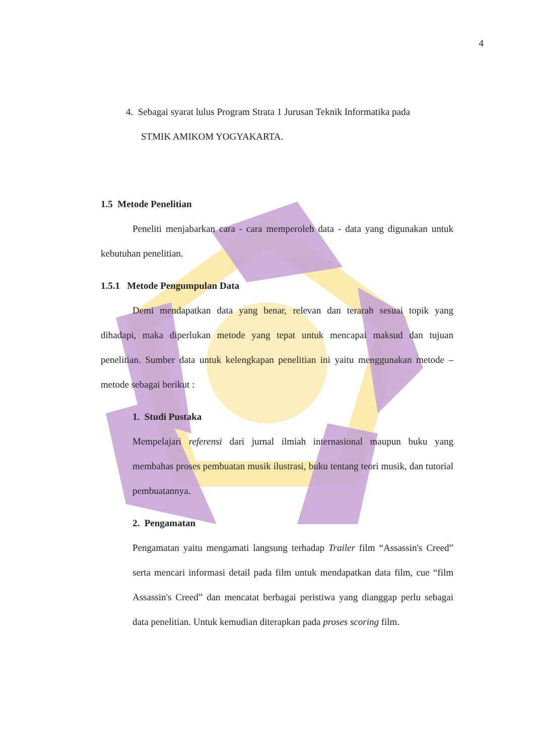4
4. Sebagai syarat lulus Program Strata 1 Jurusan Teknik Informatika pada
STMIK AMIKOM YOGYAKARTA.
1.5 Metode Penelitian
Peneliti menjabarkan cara - cara memperoleh data - data yang digunakan untuk kebutuhan penelitian.
1.5.1 Metode Pengumpulan Data
Demi mendapatkan data yang benar, relevan dan terarah sesuai topik yang dihadapi, maka diperlukan metode yang tepat untuk mencapai maksud dan tujuan penelitian. Sumber data untuk kelengkapan penelitian ini yaitu menggunakan metode – metode sebagai berikut :
1. Studi Pustaka
Mempelajari referensi dari jurnal ilmiah internasional maupun buku yang membahas proses pembuatan musik ilustrasi, buku tentang teori musik, dan tutorial pembuatannya.
2. Pengamatan
Pengamatan yaitu mengamati langsung terhadap Trailer film “Assassin's Creed” serta mencari informasi detail pada film untuk mendapatkan data film, cue “film Assassin's Creed” dan mencatat berbagai peristiwa yang dianggap perlu sebagai data penelitian. Untuk kemudian diterapkan pada proses scoring film.